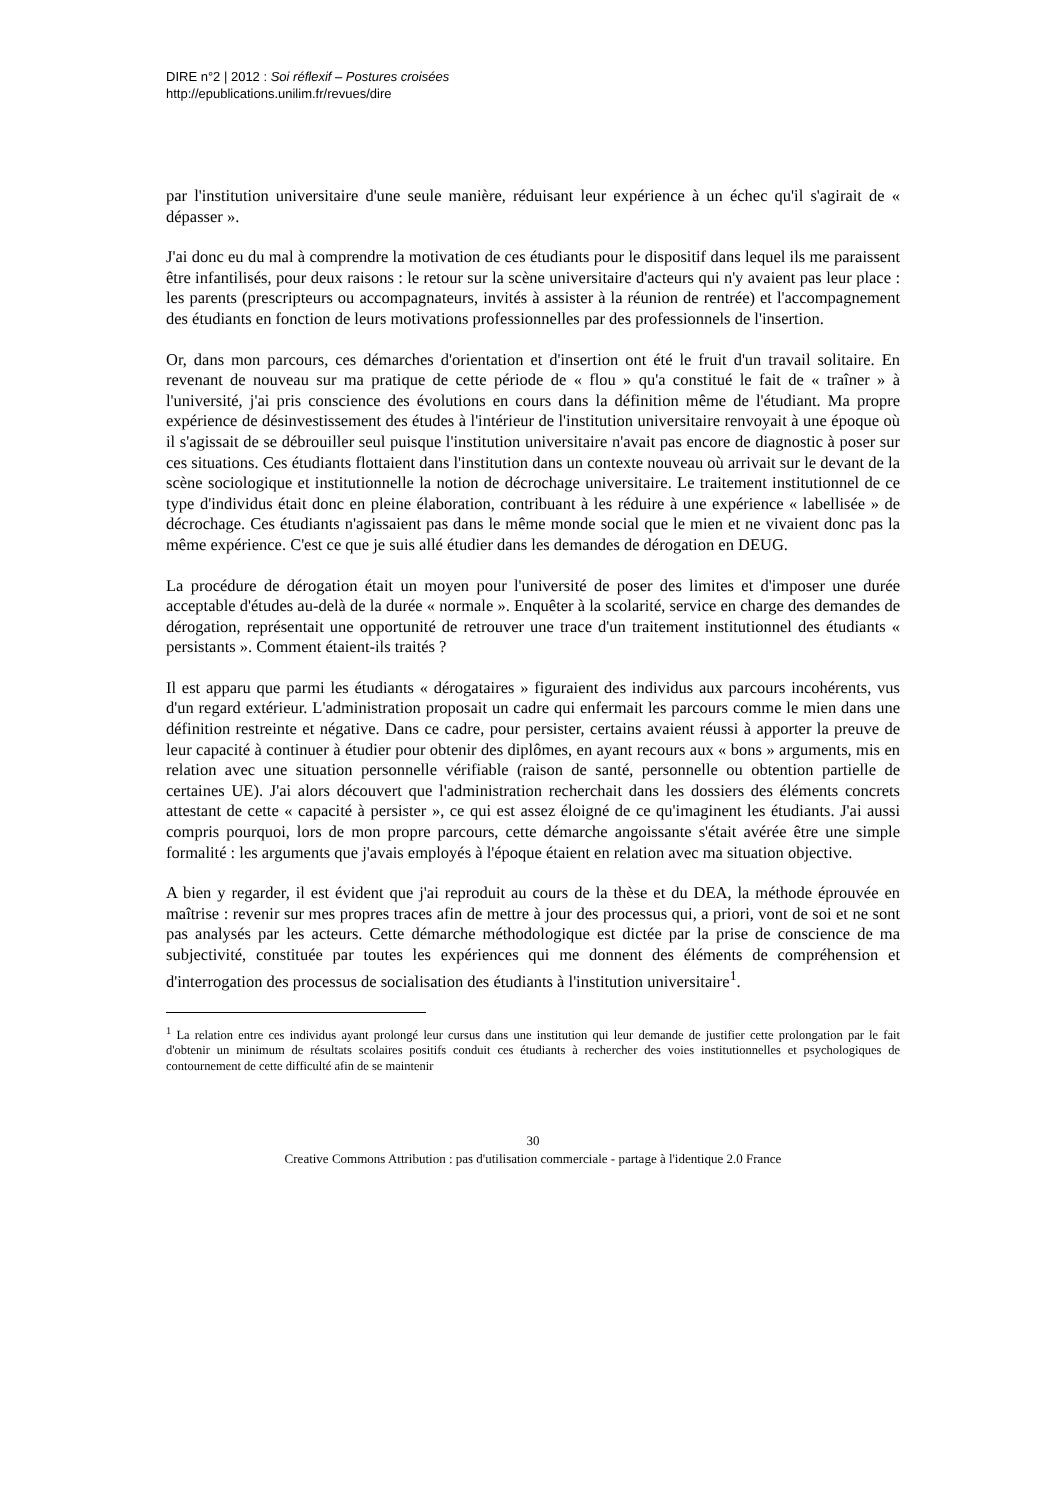DIRE n°2 | 2012 : Soi réflexif – Postures croisées
http://epublications.unilim.fr/revues/dire
par l'institution universitaire d'une seule manière, réduisant leur expérience à un échec qu'il s'agirait de « dépasser ».
J'ai donc eu du mal à comprendre la motivation de ces étudiants pour le dispositif dans lequel ils me paraissent être infantilisés, pour deux raisons : le retour sur la scène universitaire d'acteurs qui n'y avaient pas leur place : les parents (prescripteurs ou accompagnateurs, invités à assister à la réunion de rentrée) et l'accompagnement des étudiants en fonction de leurs motivations professionnelles par des professionnels de l'insertion.
Or, dans mon parcours, ces démarches d'orientation et d'insertion ont été le fruit d'un travail solitaire. En revenant de nouveau sur ma pratique de cette période de « flou » qu'a constitué le fait de « traîner » à l'université, j'ai pris conscience des évolutions en cours dans la définition même de l'étudiant. Ma propre expérience de désinvestissement des études à l'intérieur de l'institution universitaire renvoyait à une époque où il s'agissait de se débrouiller seul puisque l'institution universitaire n'avait pas encore de diagnostic à poser sur ces situations. Ces étudiants flottaient dans l'institution dans un contexte nouveau où arrivait sur le devant de la scène sociologique et institutionnelle la notion de décrochage universitaire. Le traitement institutionnel de ce type d'individus était donc en pleine élaboration, contribuant à les réduire à une expérience « labellisée » de décrochage. Ces étudiants n'agissaient pas dans le même monde social que le mien et ne vivaient donc pas la même expérience. C'est ce que je suis allé étudier dans les demandes de dérogation en DEUG.
La procédure de dérogation était un moyen pour l'université de poser des limites et d'imposer une durée acceptable d'études au-delà de la durée « normale ». Enquêter à la scolarité, service en charge des demandes de dérogation, représentait une opportunité de retrouver une trace d'un traitement institutionnel des étudiants « persistants ». Comment étaient-ils traités ?
Il est apparu que parmi les étudiants « dérogataires » figuraient des individus aux parcours incohérents, vus d'un regard extérieur. L'administration proposait un cadre qui enfermait les parcours comme le mien dans une définition restreinte et négative. Dans ce cadre, pour persister, certains avaient réussi à apporter la preuve de leur capacité à continuer à étudier pour obtenir des diplômes, en ayant recours aux « bons » arguments, mis en relation avec une situation personnelle vérifiable (raison de santé, personnelle ou obtention partielle de certaines UE). J'ai alors découvert que l'administration recherchait dans les dossiers des éléments concrets attestant de cette « capacité à persister », ce qui est assez éloigné de ce qu'imaginent les étudiants. J'ai aussi compris pourquoi, lors de mon propre parcours, cette démarche angoissante s'était avérée être une simple formalité : les arguments que j'avais employés à l'époque étaient en relation avec ma situation objective.
A bien y regarder, il est évident que j'ai reproduit au cours de la thèse et du DEA, la méthode éprouvée en maîtrise : revenir sur mes propres traces afin de mettre à jour des processus qui, a priori, vont de soi et ne sont pas analysés par les acteurs. Cette démarche méthodologique est dictée par la prise de conscience de ma subjectivité, constituée par toutes les expériences qui me donnent des éléments de compréhension et d'interrogation des processus de socialisation des étudiants à l'institution universitaire<sup>1</sup>.
<sup>1</sup> La relation entre ces individus ayant prolongé leur cursus dans une institution qui leur demande de justifier cette prolongation par le fait d'obtenir un minimum de résultats scolaires positifs conduit ces étudiants à rechercher des voies institutionnelles et psychologiques de contournement de cette difficulté afin de se maintenir
30
Creative Commons Attribution : pas d'utilisation commerciale - partage à l'identique 2.0 France